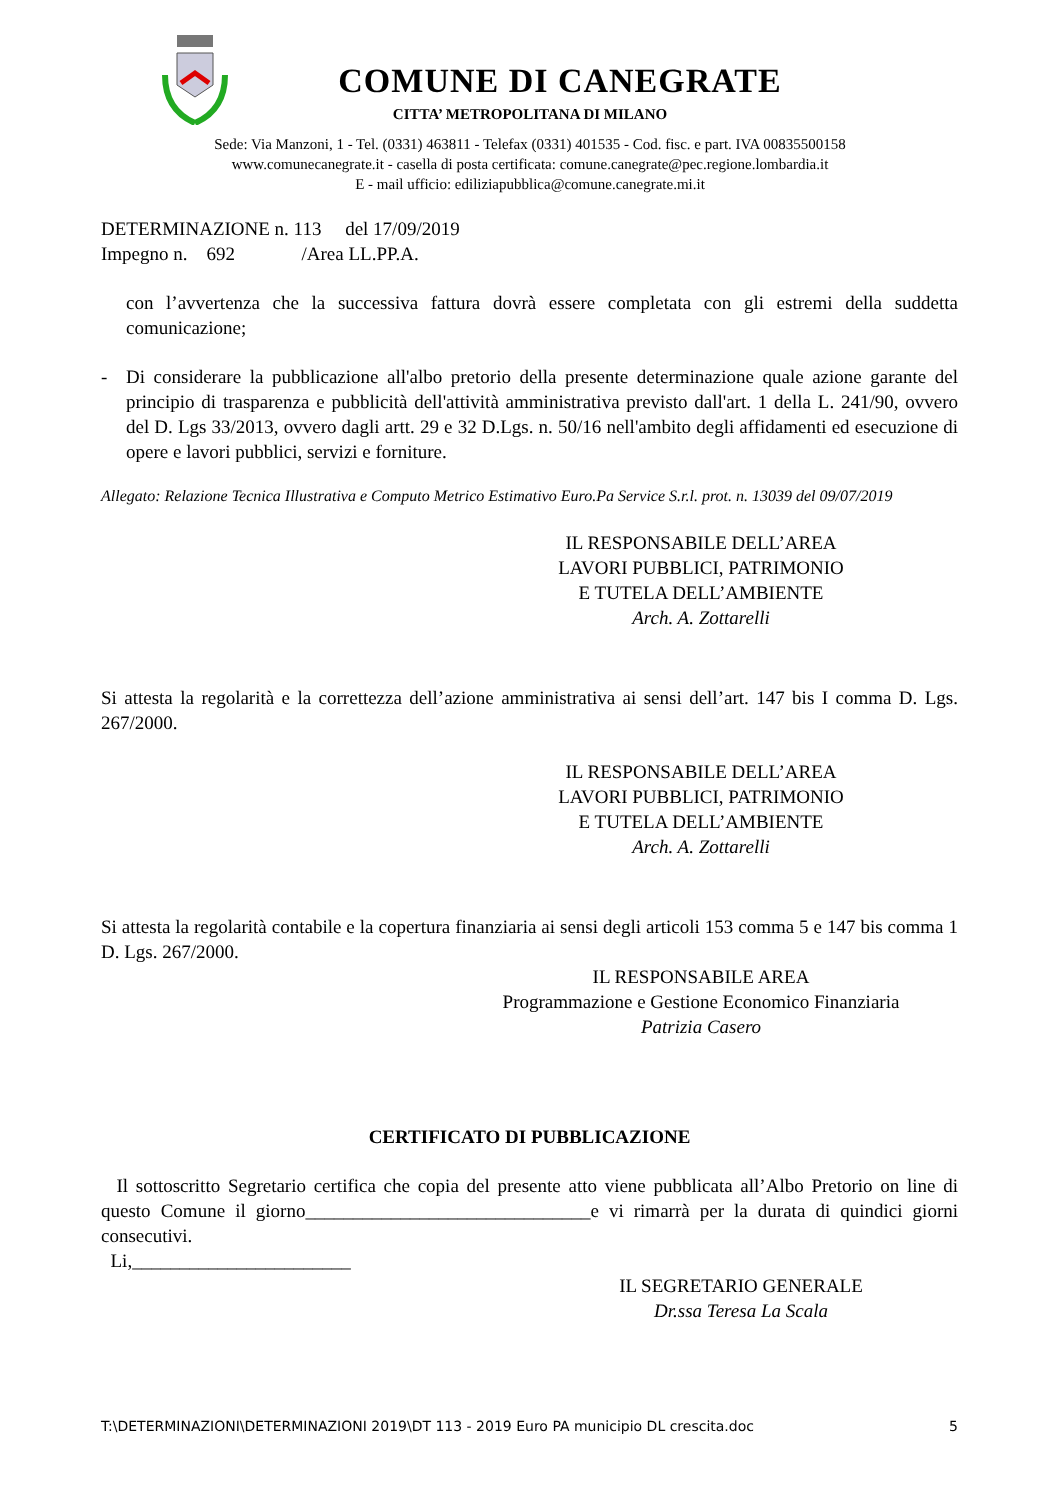COMUNE DI CANEGRATE
CITTA’ METROPOLITANA DI MILANO
Sede: Via Manzoni, 1 - Tel. (0331) 463811 - Telefax (0331) 401535 - Cod. fisc. e part. IVA 00835500158
www.comunecanegrate.it - casella di posta certificata: comune.canegrate@pec.regione.lombardia.it
E - mail ufficio: ediliziapubblica@comune.canegrate.mi.it
DETERMINAZIONE n. 113 del 17/09/2019
Impegno n. 692 /Area LL.PP.A.
con l’avvertenza che la successiva fattura dovrà essere completata con gli estremi della suddetta comunicazione;
- Di considerare la pubblicazione all'albo pretorio della presente determinazione quale azione garante del principio di trasparenza e pubblicità dell'attività amministrativa previsto dall'art. 1 della L. 241/90, ovvero del D. Lgs 33/2013, ovvero dagli artt. 29 e 32 D.Lgs. n. 50/16 nell'ambito degli affidamenti ed esecuzione di opere e lavori pubblici, servizi e forniture.
Allegato: Relazione Tecnica Illustrativa e Computo Metrico Estimativo Euro.Pa Service S.r.l. prot. n. 13039 del 09/07/2019
IL RESPONSABILE DELL’AREA
LAVORI PUBBLICI, PATRIMONIO
E TUTELA DELL’AMBIENTE
Arch. A. Zottarelli
Si attesta la regolarità e la correttezza dell’azione amministrativa ai sensi dell’art. 147 bis I comma D. Lgs. 267/2000.
IL RESPONSABILE DELL’AREA
LAVORI PUBBLICI, PATRIMONIO
E TUTELA DELL’AMBIENTE
Arch. A. Zottarelli
Si attesta la regolarità contabile e la copertura finanziaria ai sensi degli articoli 153 comma 5 e 147 bis comma 1 D. Lgs. 267/2000.
IL RESPONSABILE AREA
Programmazione e Gestione Economico Finanziaria
Patrizia Casero
CERTIFICATO DI PUBBLICAZIONE
Il sottoscritto Segretario certifica che copia del presente atto viene pubblicata all’Albo Pretorio on line di questo Comune il giorno______________________________e vi rimarrà per la durata di quindici giorni consecutivi.
Li,_______________________
IL SEGRETARIO GENERALE
Dr.ssa Teresa La Scala
T:\DETERMINAZIONI\DETERMINAZIONI 2019\DT 113 - 2019 Euro PA municipio DL crescita.doc 5